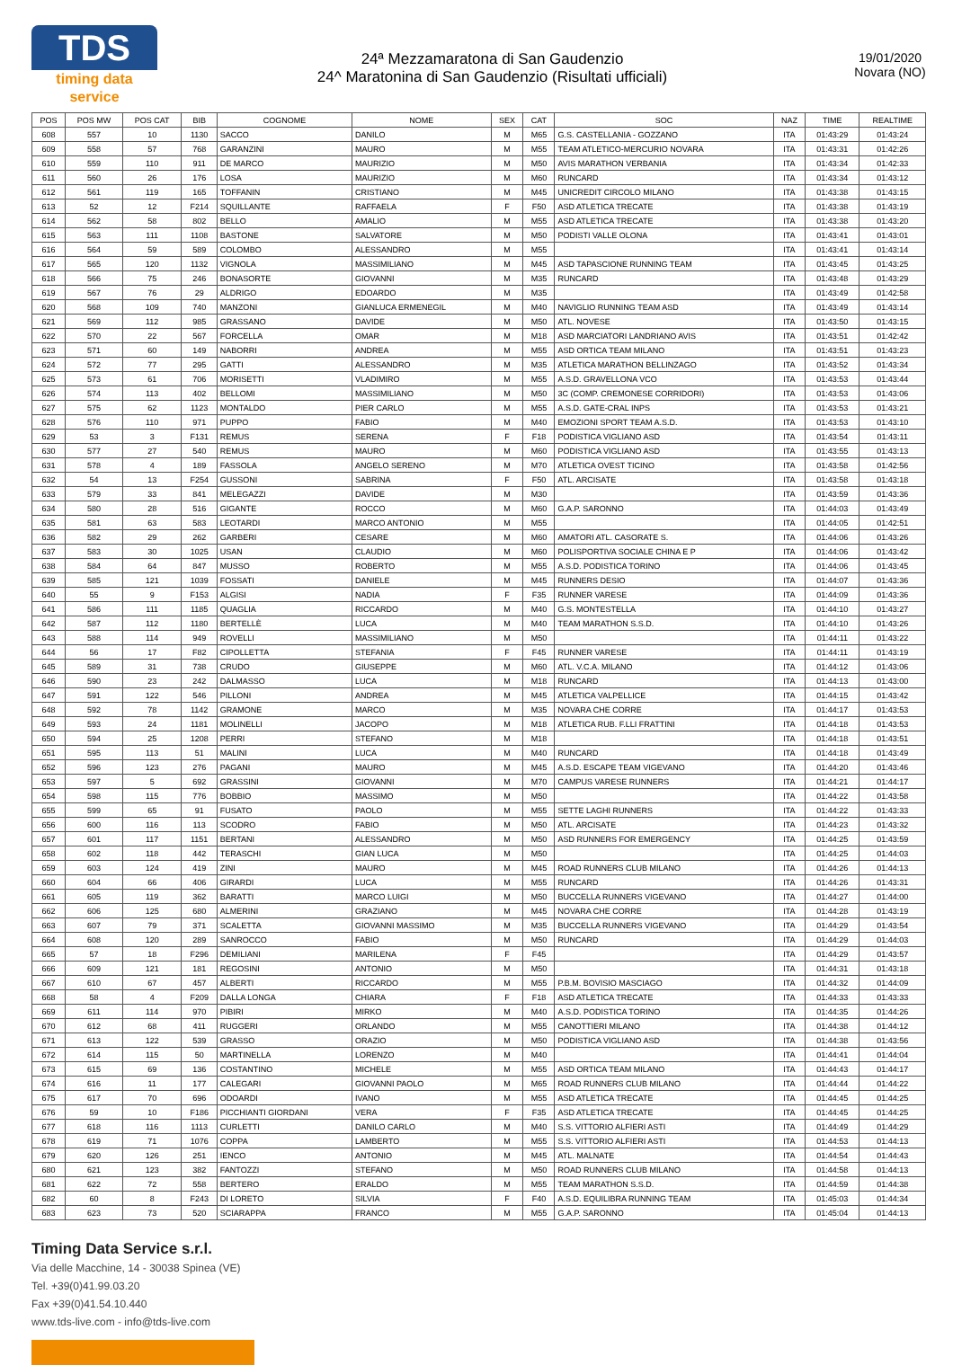TDS
timing data service
24ª Mezzamaratona di San Gaudenzio
24^ Maratonina di San Gaudenzio (Risultati ufficiali)
19/01/2020
Novara (NO)
| POS | POS MW | POS CAT | BIB | COGNOME | NOME | SEX | CAT | SOC | NAZ | TIME | REALTIME |
| --- | --- | --- | --- | --- | --- | --- | --- | --- | --- | --- | --- |
| 608 | 557 | 10 | 1130 | SACCO | DANILO | M | M65 | G.S. CASTELLANIA - GOZZANO | ITA | 01:43:29 | 01:43:24 |
| 609 | 558 | 57 | 768 | GARANZINI | MAURO | M | M55 | TEAM ATLETICO-MERCURIO NOVARA | ITA | 01:43:31 | 01:42:26 |
| 610 | 559 | 110 | 911 | DE MARCO | MAURIZIO | M | M50 | AVIS MARATHON VERBANIA | ITA | 01:43:34 | 01:42:33 |
| 611 | 560 | 26 | 176 | LOSA | MAURIZIO | M | M60 | RUNCARD | ITA | 01:43:34 | 01:43:12 |
| 612 | 561 | 119 | 165 | TOFFANIN | CRISTIANO | M | M45 | UNICREDIT CIRCOLO MILANO | ITA | 01:43:38 | 01:43:15 |
| 613 | 52 | 12 | F214 | SQUILLANTE | RAFFAELA | F | F50 | ASD ATLETICA TRECATE | ITA | 01:43:38 | 01:43:19 |
| 614 | 562 | 58 | 802 | BELLO | AMALIO | M | M55 | ASD ATLETICA TRECATE | ITA | 01:43:38 | 01:43:20 |
| 615 | 563 | 111 | 1108 | BASTONE | SALVATORE | M | M50 | PODISTI VALLE OLONA | ITA | 01:43:41 | 01:43:01 |
| 616 | 564 | 59 | 589 | COLOMBO | ALESSANDRO | M | M55 | | ITA | 01:43:41 | 01:43:14 |
| 617 | 565 | 120 | 1132 | VIGNOLA | MASSIMILIANO | M | M45 | ASD TAPASCIONE RUNNING TEAM | ITA | 01:43:45 | 01:43:25 |
| 618 | 566 | 75 | 246 | BONASORTE | GIOVANNI | M | M35 | RUNCARD | ITA | 01:43:48 | 01:43:29 |
| 619 | 567 | 76 | 29 | ALDRIGO | EDOARDO | M | M35 | | ITA | 01:43:49 | 01:42:58 |
| 620 | 568 | 109 | 740 | MANZONI | GIANLUCA ERMENEGIL | M | M40 | NAVIGLIO RUNNING TEAM ASD | ITA | 01:43:49 | 01:43:14 |
| 621 | 569 | 112 | 985 | GRASSANO | DAVIDE | M | M50 | ATL. NOVESE | ITA | 01:43:50 | 01:43:15 |
| 622 | 570 | 22 | 567 | FORCELLA | OMAR | M | M18 | ASD MARCIATORI LANDRIANO AVIS | ITA | 01:43:51 | 01:42:42 |
| 623 | 571 | 60 | 149 | NABORRI | ANDREA | M | M55 | ASD ORTICA TEAM MILANO | ITA | 01:43:51 | 01:43:23 |
| 624 | 572 | 77 | 295 | GATTI | ALESSANDRO | M | M35 | ATLETICA MARATHON BELLINZAGO | ITA | 01:43:52 | 01:43:34 |
| 625 | 573 | 61 | 706 | MORISETTI | VLADIMIRO | M | M55 | A.S.D. GRAVELLONA VCO | ITA | 01:43:53 | 01:43:44 |
| 626 | 574 | 113 | 402 | BELLOMI | MASSIMILIANO | M | M50 | 3C (COMP. CREMONESE CORRIDORI) | ITA | 01:43:53 | 01:43:06 |
| 627 | 575 | 62 | 1123 | MONTALDO | PIER CARLO | M | M55 | A.S.D. GATE-CRAL INPS | ITA | 01:43:53 | 01:43:21 |
| 628 | 576 | 110 | 971 | PUPPO | FABIO | M | M40 | EMOZIONI SPORT TEAM A.S.D. | ITA | 01:43:53 | 01:43:10 |
| 629 | 53 | 3 | F131 | REMUS | SERENA | F | F18 | PODISTICA VIGLIANO ASD | ITA | 01:43:54 | 01:43:11 |
| 630 | 577 | 27 | 540 | REMUS | MAURO | M | M60 | PODISTICA VIGLIANO ASD | ITA | 01:43:55 | 01:43:13 |
| 631 | 578 | 4 | 189 | FASSOLA | ANGELO SERENO | M | M70 | ATLETICA OVEST TICINO | ITA | 01:43:58 | 01:42:56 |
| 632 | 54 | 13 | F254 | GUSSONI | SABRINA | F | F50 | ATL. ARCISATE | ITA | 01:43:58 | 01:43:18 |
| 633 | 579 | 33 | 841 | MELEGAZZI | DAVIDE | M | M30 | | ITA | 01:43:59 | 01:43:36 |
| 634 | 580 | 28 | 516 | GIGANTE | ROCCO | M | M60 | G.A.P. SARONNO | ITA | 01:44:03 | 01:43:49 |
| 635 | 581 | 63 | 583 | LEOTARDI | MARCO ANTONIO | M | M55 | | ITA | 01:44:05 | 01:42:51 |
| 636 | 582 | 29 | 262 | GARBERI | CESARE | M | M60 | AMATORI ATL. CASORATE S. | ITA | 01:44:06 | 01:43:26 |
| 637 | 583 | 30 | 1025 | USAN | CLAUDIO | M | M60 | POLISPORTIVA SOCIALE CHINA E P | ITA | 01:44:06 | 01:43:42 |
| 638 | 584 | 64 | 847 | MUSSO | ROBERTO | M | M55 | A.S.D. PODISTICA TORINO | ITA | 01:44:06 | 01:43:45 |
| 639 | 585 | 121 | 1039 | FOSSATI | DANIELE | M | M45 | RUNNERS DESIO | ITA | 01:44:07 | 01:43:36 |
| 640 | 55 | 9 | F153 | ALGISI | NADIA | F | F35 | RUNNER VARESE | ITA | 01:44:09 | 01:43:36 |
| 641 | 586 | 111 | 1185 | QUAGLIA | RICCARDO | M | M40 | G.S. MONTESTELLA | ITA | 01:44:10 | 01:43:27 |
| 642 | 587 | 112 | 1180 | BERTELLÈ | LUCA | M | M40 | TEAM MARATHON S.S.D. | ITA | 01:44:10 | 01:43:26 |
| 643 | 588 | 114 | 949 | ROVELLI | MASSIMILIANO | M | M50 | | ITA | 01:44:11 | 01:43:22 |
| 644 | 56 | 17 | F82 | CIPOLLETTA | STEFANIA | F | F45 | RUNNER VARESE | ITA | 01:44:11 | 01:43:19 |
| 645 | 589 | 31 | 738 | CRUDO | GIUSEPPE | M | M60 | ATL. V.C.A. MILANO | ITA | 01:44:12 | 01:43:06 |
| 646 | 590 | 23 | 242 | DALMASSO | LUCA | M | M18 | RUNCARD | ITA | 01:44:13 | 01:43:00 |
| 647 | 591 | 122 | 546 | PILLONI | ANDREA | M | M45 | ATLETICA VALPELLICE | ITA | 01:44:15 | 01:43:42 |
| 648 | 592 | 78 | 1142 | GRAMONE | MARCO | M | M35 | NOVARA CHE CORRE | ITA | 01:44:17 | 01:43:53 |
| 649 | 593 | 24 | 1181 | MOLINELLI | JACOPO | M | M18 | ATLETICA RUB. F.LLI FRATTINI | ITA | 01:44:18 | 01:43:53 |
| 650 | 594 | 25 | 1208 | PERRI | STEFANO | M | M18 | | ITA | 01:44:18 | 01:43:51 |
| 651 | 595 | 113 | 51 | MALINI | LUCA | M | M40 | RUNCARD | ITA | 01:44:18 | 01:43:49 |
| 652 | 596 | 123 | 276 | PAGANI | MAURO | M | M45 | A.S.D. ESCAPE TEAM VIGEVANO | ITA | 01:44:20 | 01:43:46 |
| 653 | 597 | 5 | 692 | GRASSINI | GIOVANNI | M | M70 | CAMPUS VARESE RUNNERS | ITA | 01:44:21 | 01:44:17 |
| 654 | 598 | 115 | 776 | BOBBIO | MASSIMO | M | M50 | | ITA | 01:44:22 | 01:43:58 |
| 655 | 599 | 65 | 91 | FUSATO | PAOLO | M | M55 | SETTE LAGHI RUNNERS | ITA | 01:44:22 | 01:43:33 |
| 656 | 600 | 116 | 113 | SCODRO | FABIO | M | M50 | ATL. ARCISATE | ITA | 01:44:23 | 01:43:32 |
| 657 | 601 | 117 | 1151 | BERTANI | ALESSANDRO | M | M50 | ASD RUNNERS FOR EMERGENCY | ITA | 01:44:25 | 01:43:59 |
| 658 | 602 | 118 | 442 | TERASCHI | GIAN LUCA | M | M50 | | ITA | 01:44:25 | 01:44:03 |
| 659 | 603 | 124 | 419 | ZINI | MAURO | M | M45 | ROAD RUNNERS CLUB MILANO | ITA | 01:44:26 | 01:44:13 |
| 660 | 604 | 66 | 406 | GIRARDI | LUCA | M | M55 | RUNCARD | ITA | 01:44:26 | 01:43:31 |
| 661 | 605 | 119 | 362 | BARATTI | MARCO LUIGI | M | M50 | BUCCELLA RUNNERS VIGEVANO | ITA | 01:44:27 | 01:44:00 |
| 662 | 606 | 125 | 680 | ALMERINI | GRAZIANO | M | M45 | NOVARA CHE CORRE | ITA | 01:44:28 | 01:43:19 |
| 663 | 607 | 79 | 371 | SCALETTA | GIOVANNI MASSIMO | M | M35 | BUCCELLA RUNNERS VIGEVANO | ITA | 01:44:29 | 01:43:54 |
| 664 | 608 | 120 | 289 | SANROCCO | FABIO | M | M50 | RUNCARD | ITA | 01:44:29 | 01:44:03 |
| 665 | 57 | 18 | F296 | DEMILIANI | MARILENA | F | F45 | | ITA | 01:44:29 | 01:43:57 |
| 666 | 609 | 121 | 181 | REGOSINI | ANTONIO | M | M50 | | ITA | 01:44:31 | 01:43:18 |
| 667 | 610 | 67 | 457 | ALBERTI | RICCARDO | M | M55 | P.B.M. BOVISIO MASCIAGO | ITA | 01:44:32 | 01:44:09 |
| 668 | 58 | 4 | F209 | DALLA LONGA | CHIARA | F | F18 | ASD ATLETICA TRECATE | ITA | 01:44:33 | 01:43:33 |
| 669 | 611 | 114 | 970 | PIBIRI | MIRKO | M | M40 | A.S.D. PODISTICA TORINO | ITA | 01:44:35 | 01:44:26 |
| 670 | 612 | 68 | 411 | RUGGERI | ORLANDO | M | M55 | CANOTTIERI MILANO | ITA | 01:44:38 | 01:44:12 |
| 671 | 613 | 122 | 539 | GRASSO | ORAZIO | M | M50 | PODISTICA VIGLIANO ASD | ITA | 01:44:38 | 01:43:56 |
| 672 | 614 | 115 | 50 | MARTINELLA | LORENZO | M | M40 | | ITA | 01:44:41 | 01:44:04 |
| 673 | 615 | 69 | 136 | COSTANTINO | MICHELE | M | M55 | ASD ORTICA TEAM MILANO | ITA | 01:44:43 | 01:44:17 |
| 674 | 616 | 11 | 177 | CALEGARI | GIOVANNI PAOLO | M | M65 | ROAD RUNNERS CLUB MILANO | ITA | 01:44:44 | 01:44:22 |
| 675 | 617 | 70 | 696 | ODOARDI | IVANO | M | M55 | ASD ATLETICA TRECATE | ITA | 01:44:45 | 01:44:25 |
| 676 | 59 | 10 | F186 | PICCHIANTI GIORDANI | VERA | F | F35 | ASD ATLETICA TRECATE | ITA | 01:44:45 | 01:44:25 |
| 677 | 618 | 116 | 1113 | CURLETTI | DANILO CARLO | M | M40 | S.S. VITTORIO ALFIERI ASTI | ITA | 01:44:49 | 01:44:29 |
| 678 | 619 | 71 | 1076 | COPPA | LAMBERTO | M | M55 | S.S. VITTORIO ALFIERI ASTI | ITA | 01:44:53 | 01:44:13 |
| 679 | 620 | 126 | 251 | IENCO | ANTONIO | M | M45 | ATL. MALNATE | ITA | 01:44:54 | 01:44:43 |
| 680 | 621 | 123 | 382 | FANTOZZI | STEFANO | M | M50 | ROAD RUNNERS CLUB MILANO | ITA | 01:44:58 | 01:44:13 |
| 681 | 622 | 72 | 558 | BERTERO | ERALDO | M | M55 | TEAM MARATHON S.S.D. | ITA | 01:44:59 | 01:44:38 |
| 682 | 60 | 8 | F243 | DI LORETO | SILVIA | F | F40 | A.S.D. EQUILIBRA RUNNING TEAM | ITA | 01:45:03 | 01:44:34 |
| 683 | 623 | 73 | 520 | SCIARAPPA | FRANCO | M | M55 | G.A.P. SARONNO | ITA | 01:45:04 | 01:44:13 |
Timing Data Service s.r.l.
Via delle Macchine, 14 - 30038 Spinea (VE)
Tel. +39(0)41.99.03.20
Fax +39(0)41.54.10.440
www.tds-live.com - info@tds-live.com